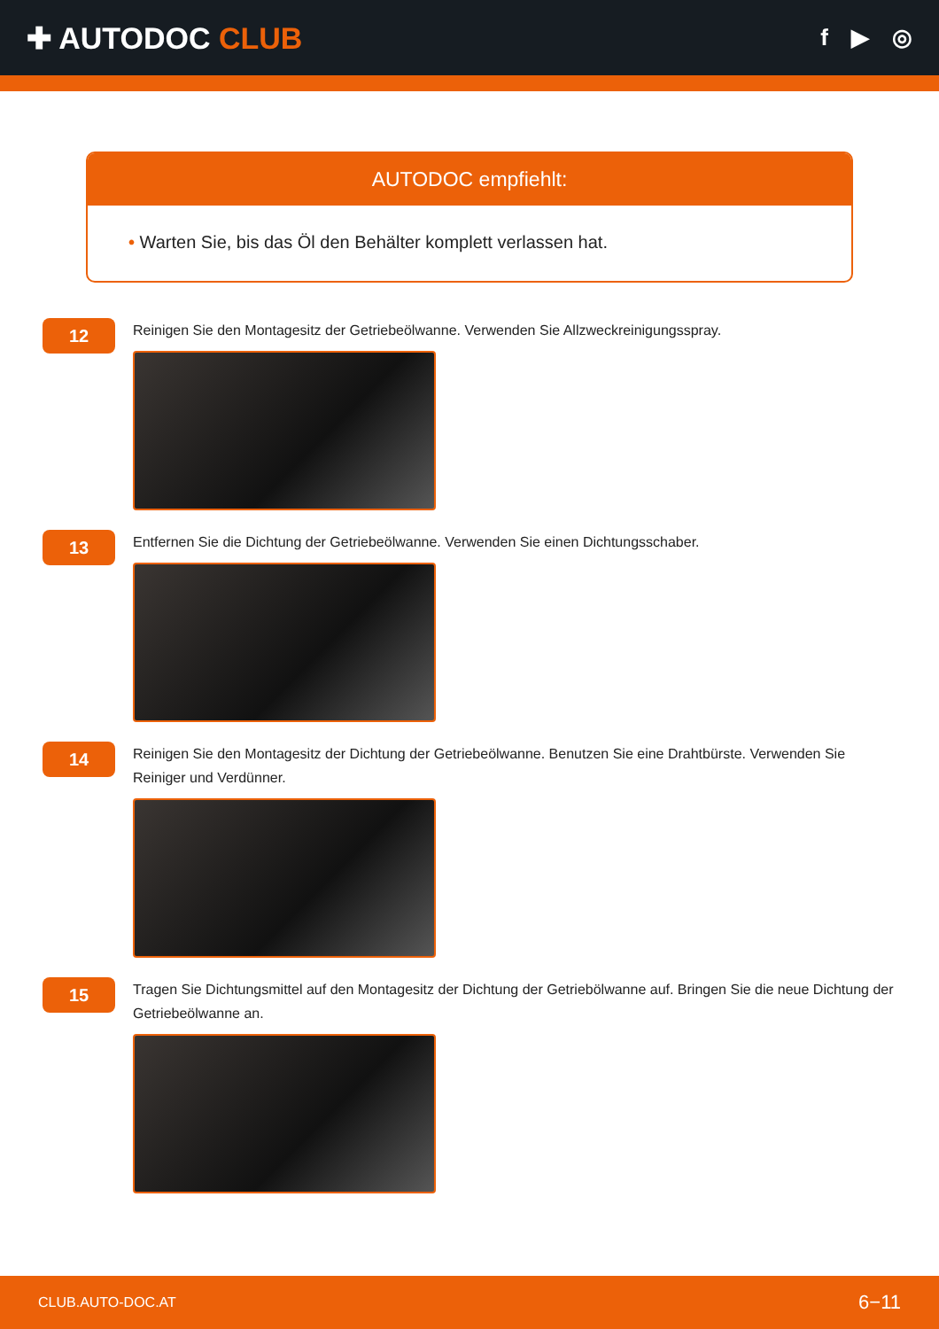✚ AUTODOC CLUB
f ▶ ◎
AUTODOC empfiehlt:
• Warten Sie, bis das Öl den Behälter komplett verlassen hat.
12
Reinigen Sie den Montagesitz der Getriebeölwanne. Verwenden Sie Allzweckreinigungsspray.
13
Entfernen Sie die Dichtung der Getriebeölwanne. Verwenden Sie einen Dichtungsschaber.
14
Reinigen Sie den Montagesitz der Dichtung der Getriebeölwanne. Benutzen Sie eine Drahtbürste. Verwenden Sie Reiniger und Verdünner.
15
Tragen Sie Dichtungsmittel auf den Montagesitz der Dichtung der Getriebölwanne auf. Bringen Sie die neue Dichtung der Getriebeölwanne an.
CLUB.AUTO-DOC.AT 6−11